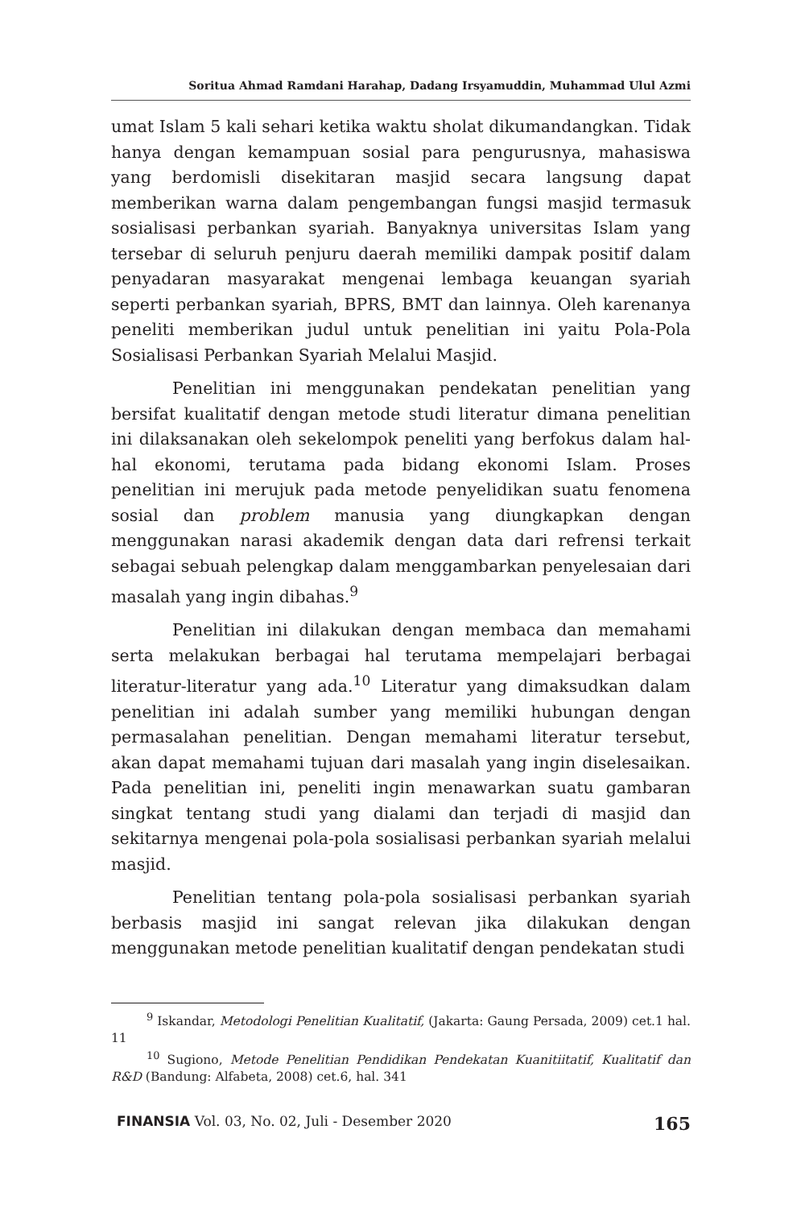Soritua Ahmad Ramdani Harahap, Dadang Irsyamuddin, Muhammad Ulul Azmi
umat Islam 5 kali sehari ketika waktu sholat dikumandangkan. Tidak hanya dengan kemampuan sosial para pengurusnya, mahasiswa yang berdomisli disekitaran masjid secara langsung dapat memberikan warna dalam pengembangan fungsi masjid termasuk sosialisasi perbankan syariah. Banyaknya universitas Islam yang tersebar di seluruh penjuru daerah memiliki dampak positif dalam penyadaran masyarakat mengenai lembaga keuangan syariah seperti perbankan syariah, BPRS, BMT dan lainnya. Oleh karenanya peneliti memberikan judul untuk penelitian ini yaitu Pola-Pola Sosialisasi Perbankan Syariah Melalui Masjid.
Penelitian ini menggunakan pendekatan penelitian yang bersifat kualitatif dengan metode studi literatur dimana penelitian ini dilaksanakan oleh sekelompok peneliti yang berfokus dalam hal-hal ekonomi, terutama pada bidang ekonomi Islam. Proses penelitian ini merujuk pada metode penyelidikan suatu fenomena sosial dan problem manusia yang diungkapkan dengan menggunakan narasi akademik dengan data dari refrensi terkait sebagai sebuah pelengkap dalam menggambarkan penyelesaian dari masalah yang ingin dibahas.<sup>9</sup>
Penelitian ini dilakukan dengan membaca dan memahami serta melakukan berbagai hal terutama mempelajari berbagai literatur-literatur yang ada.<sup>10</sup> Literatur yang dimaksudkan dalam penelitian ini adalah sumber yang memiliki hubungan dengan permasalahan penelitian. Dengan memahami literatur tersebut, akan dapat memahami tujuan dari masalah yang ingin diselesaikan. Pada penelitian ini, peneliti ingin menawarkan suatu gambaran singkat tentang studi yang dialami dan terjadi di masjid dan sekitarnya mengenai pola-pola sosialisasi perbankan syariah melalui masjid.
Penelitian tentang pola-pola sosialisasi perbankan syariah berbasis masjid ini sangat relevan jika dilakukan dengan menggunakan metode penelitian kualitatif dengan pendekatan studi
<sup>9</sup> Iskandar, Metodologi Penelitian Kualitatif, (Jakarta: Gaung Persada, 2009) cet.1 hal. 11
<sup>10</sup> Sugiono, Metode Penelitian Pendidikan Pendekatan Kuanitiitatif, Kualitatif dan R&D (Bandung: Alfabeta, 2008) cet.6, hal. 341
FINANSIA Vol. 03, No. 02, Juli - Desember 2020 165